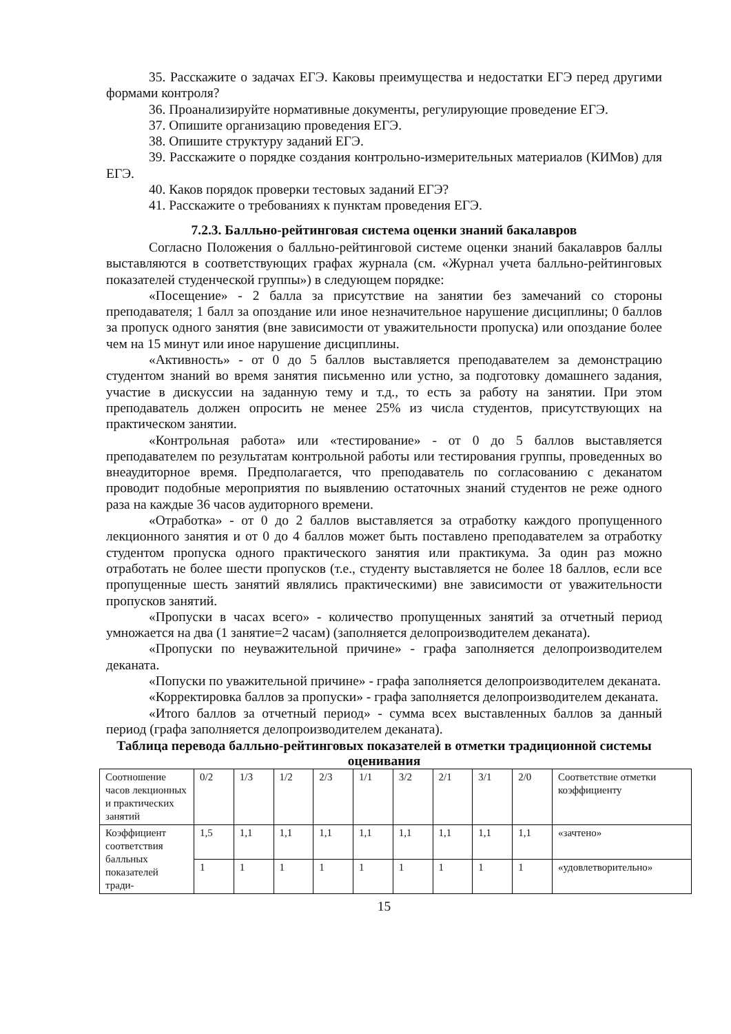35. Расскажите о задачах ЕГЭ. Каковы преимущества и недостатки ЕГЭ перед другими формами контроля?
36. Проанализируйте нормативные документы, регулирующие проведение ЕГЭ.
37. Опишите организацию проведения ЕГЭ.
38. Опишите структуру заданий ЕГЭ.
39. Расскажите о порядке создания контрольно-измерительных материалов (КИМов) для ЕГЭ.
40. Каков порядок проверки тестовых заданий ЕГЭ?
41. Расскажите о требованиях к пунктам проведения ЕГЭ.
7.2.3. Балльно-рейтинговая система оценки знаний бакалавров
Согласно Положения о балльно-рейтинговой системе оценки знаний бакалавров баллы выставляются в соответствующих графах журнала (см. «Журнал учета балльно-рейтинговых показателей студенческой группы») в следующем порядке:
«Посещение» - 2 балла за присутствие на занятии без замечаний со стороны преподавателя; 1 балл за опоздание или иное незначительное нарушение дисциплины; 0 баллов за пропуск одного занятия (вне зависимости от уважительности пропуска) или опоздание более чем на 15 минут или иное нарушение дисциплины.
«Активность» - от 0 до 5 баллов выставляется преподавателем за демонстрацию студентом знаний во время занятия письменно или устно, за подготовку домашнего задания, участие в дискуссии на заданную тему и т.д., то есть за работу на занятии. При этом преподаватель должен опросить не менее 25% из числа студентов, присутствующих на практическом занятии.
«Контрольная работа» или «тестирование» - от 0 до 5 баллов выставляется преподавателем по результатам контрольной работы или тестирования группы, проведенных во внеаудиторное время. Предполагается, что преподаватель по согласованию с деканатом проводит подобные мероприятия по выявлению остаточных знаний студентов не реже одного раза на каждые 36 часов аудиторного времени.
«Отработка» - от 0 до 2 баллов выставляется за отработку каждого пропущенного лекционного занятия и от 0 до 4 баллов может быть поставлено преподавателем за отработку студентом пропуска одного практического занятия или практикума. За один раз можно отработать не более шести пропусков (т.е., студенту выставляется не более 18 баллов, если все пропущенные шесть занятий являлись практическими) вне зависимости от уважительности пропусков занятий.
«Пропуски в часах всего» - количество пропущенных занятий за отчетный период умножается на два (1 занятие=2 часам) (заполняется делопроизводителем деканата).
«Пропуски по неуважительной причине» - графа заполняется делопроизводителем деканата.
«Попуски по уважительной причине» - графа заполняется делопроизводителем деканата.
«Корректировка баллов за пропуски» - графа заполняется делопроизводителем деканата.
«Итого баллов за отчетный период» - сумма всех выставленных баллов за данный период (графа заполняется делопроизводителем деканата).
Таблица перевода балльно-рейтинговых показателей в отметки традиционной системы оценивания
| Соотношение часов лекционных и практических занятий | 0/2 | 1/3 | 1/2 | 2/3 | 1/1 | 3/2 | 2/1 | 3/1 | 2/0 | Соответствие отметки коэффициенту |
| Коэффициент соответствия балльных показателей тради- | 1,5 | 1,1 | 1,1 | 1,1 | 1,1 | 1,1 | 1,1 | 1,1 | 1,1 | «зачтено» |
| | 1 | 1 | 1 | 1 | 1 | 1 | 1 | 1 | 1 | «удовлетворительно» |
15